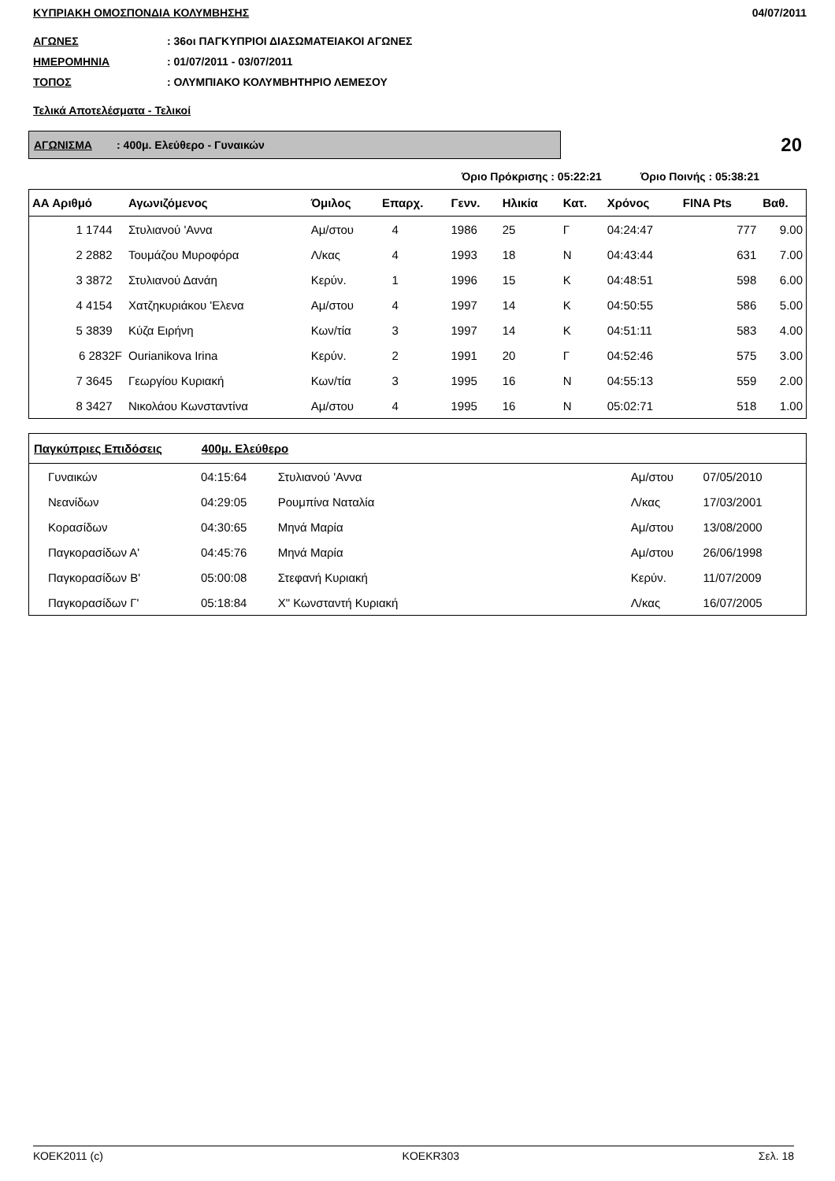ΚΥΠΡΙΑΚΗ ΟΜΟΣΠΟΝΔΙΑ ΚΟΛΥΜΒΗΣΗΣ 04/07/2011
ΑΓΩΝΕΣ: 36οι ΠΑΓΚΥΠΡΙΟΙ ΔΙΑΣΩΜΑΤΕΙΑΚΟΙ ΑΓΩΝΕΣ
ΗΜΕΡΟΜΗΝΙΑ: 01/07/2011 - 03/07/2011
ΤΟΠΟΣ: ΟΛΥΜΠΙΑΚΟ ΚΟΛΥΜΒΗΤΗΡΙΟ ΛΕΜΕΣΟΥ
Τελικά Αποτελέσματα - Τελικοί
ΑΓΩΝΙΣΜΑ : 400μ. Ελεύθερο - Γυναικών
20
Όριο Πρόκρισης : 05:22:21 Όριο Ποινής : 05:38:21
| ΑΑ Αριθμό | Αγωνιζόμενος | Όμιλος | Επαρχ. | Γενν. | Ηλικία | Κατ. | Χρόνος | FINA Pts | Βαθ. |
| --- | --- | --- | --- | --- | --- | --- | --- | --- | --- |
| 1 1744 | Στυλιανού 'Αννα | Αμ/στου | 4 | 1986 | 25 | Γ | 04:24:47 | 777 | 9.00 |
| 2 2882 | Τουμάζου Μυροφόρα | Λ/κας | 4 | 1993 | 18 | Ν | 04:43:44 | 631 | 7.00 |
| 3 3872 | Στυλιανού Δανάη | Κερύν. | 1 | 1996 | 15 | Κ | 04:48:51 | 598 | 6.00 |
| 4 4154 | Χατζηκυριάκου 'Ελενα | Αμ/στου | 4 | 1997 | 14 | Κ | 04:50:55 | 586 | 5.00 |
| 5 3839 | Κύζα Ειρήνη | Κων/τία | 3 | 1997 | 14 | Κ | 04:51:11 | 583 | 4.00 |
| 6 2832F | Ourianikova Irina | Κερύν. | 2 | 1991 | 20 | Γ | 04:52:46 | 575 | 3.00 |
| 7 3645 | Γεωργίου Κυριακή | Κων/τία | 3 | 1995 | 16 | Ν | 04:55:13 | 559 | 2.00 |
| 8 3427 | Νικολάου Κωνσταντίνα | Αμ/στου | 4 | 1995 | 16 | Ν | 05:02:71 | 518 | 1.00 |
| Παγκύπριες Επιδόσεις 400μ. Ελεύθερο | | | | | |
| --- | --- | --- | --- | --- | --- |
| Γυναικών | 04:15:64 | Στυλιανού 'Αννα | Αμ/στου | 07/05/2010 | |
| Νεανίδων | 04:29:05 | Ρουμπίνα Ναταλία | Λ/κας | 17/03/2001 | |
| Κορασίδων | 04:30:65 | Μηνά Μαρία | Αμ/στου | 13/08/2000 | |
| Παγκορασίδων Α' | 04:45:76 | Μηνά Μαρία | Αμ/στου | 26/06/1998 | |
| Παγκορασίδων Β' | 05:00:08 | Στεφανή Κυριακή | Κερύν. | 11/07/2009 | |
| Παγκορασίδων Γ' | 05:18:84 | Χ" Κωνσταντή Κυριακή | Λ/κας | 16/07/2005 | |
ΚΟΕΚ2011 (c) KOEKR303 Σελ. 18